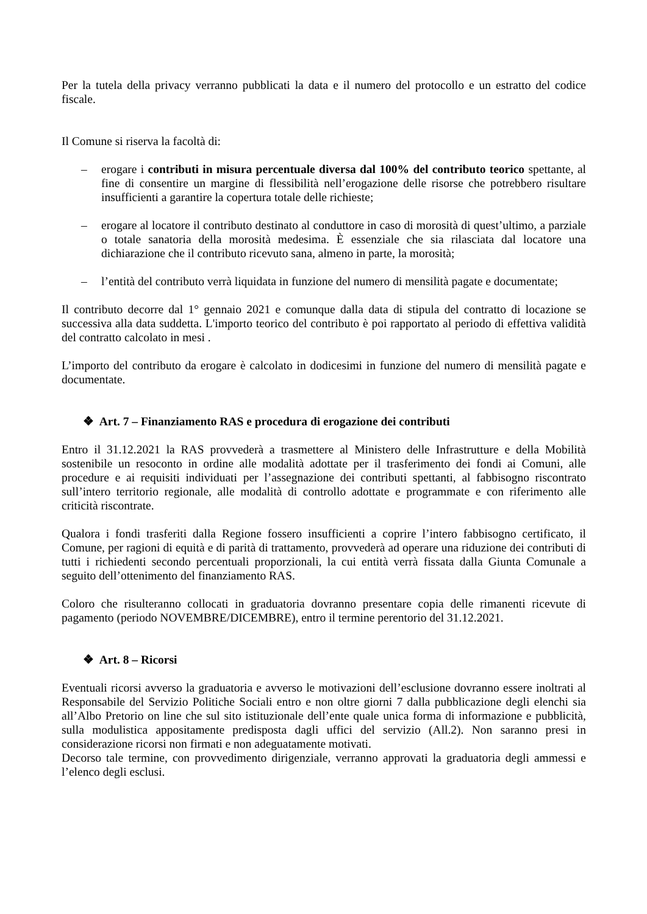Per la tutela della privacy verranno pubblicati la data e il numero del protocollo e un estratto del codice fiscale.
Il Comune si riserva la facoltà di:
– erogare i contributi in misura percentuale diversa dal 100% del contributo teorico spettante, al fine di consentire un margine di flessibilità nell’erogazione delle risorse che potrebbero risultare insufficienti a garantire la copertura totale delle richieste;
– erogare al locatore il contributo destinato al conduttore in caso di morosità di quest’ultimo, a parziale o totale sanatoria della morosità medesima. È essenziale che sia rilasciata dal locatore una dichiarazione che il contributo ricevuto sana, almeno in parte, la morosità;
– l’entità del contributo verrà liquidata in funzione del numero di mensilità pagate e documentate;
Il contributo decorre dal 1° gennaio 2021 e comunque dalla data di stipula del contratto di locazione se successiva alla data suddetta. L'importo teorico del contributo è poi rapportato al periodo di effettiva validità del contratto calcolato in mesi .
L’importo del contributo da erogare è calcolato in dodicesimi in funzione del numero di mensilità pagate e documentate.
❖ Art. 7 – Finanziamento RAS e procedura di erogazione dei contributi
Entro il 31.12.2021 la RAS provvederà a trasmettere al Ministero delle Infrastrutture e della Mobilità sostenibile un resoconto in ordine alle modalità adottate per il trasferimento dei fondi ai Comuni, alle procedure e ai requisiti individuati per l’assegnazione dei contributi spettanti, al fabbisogno riscontrato sull’intero territorio regionale, alle modalità di controllo adottate e programmate e con riferimento alle criticità riscontrate.
Qualora i fondi trasferiti dalla Regione fossero insufficienti a coprire l’intero fabbisogno certificato, il Comune, per ragioni di equità e di parità di trattamento, provvederà ad operare una riduzione dei contributi di tutti i richiedenti secondo percentuali proporzionali, la cui entità verrà fissata dalla Giunta Comunale a seguito dell’ottenimento del finanziamento RAS.
Coloro che risulteranno collocati in graduatoria dovranno presentare copia delle rimanenti ricevute di pagamento (periodo NOVEMBRE/DICEMBRE), entro il termine perentorio del 31.12.2021.
❖ Art. 8 – Ricorsi
Eventuali ricorsi avverso la graduatoria e avverso le motivazioni dell’esclusione dovranno essere inoltrati al Responsabile del Servizio Politiche Sociali entro e non oltre giorni 7 dalla pubblicazione degli elenchi sia all’Albo Pretorio on line che sul sito istituzionale dell’ente quale unica forma di informazione e pubblicità, sulla modulistica appositamente predisposta dagli uffici del servizio (All.2). Non saranno presi in considerazione ricorsi non firmati e non adeguatamente motivati.
Decorso tale termine, con provvedimento dirigenziale, verranno approvati la graduatoria degli ammessi e l’elenco degli esclusi.